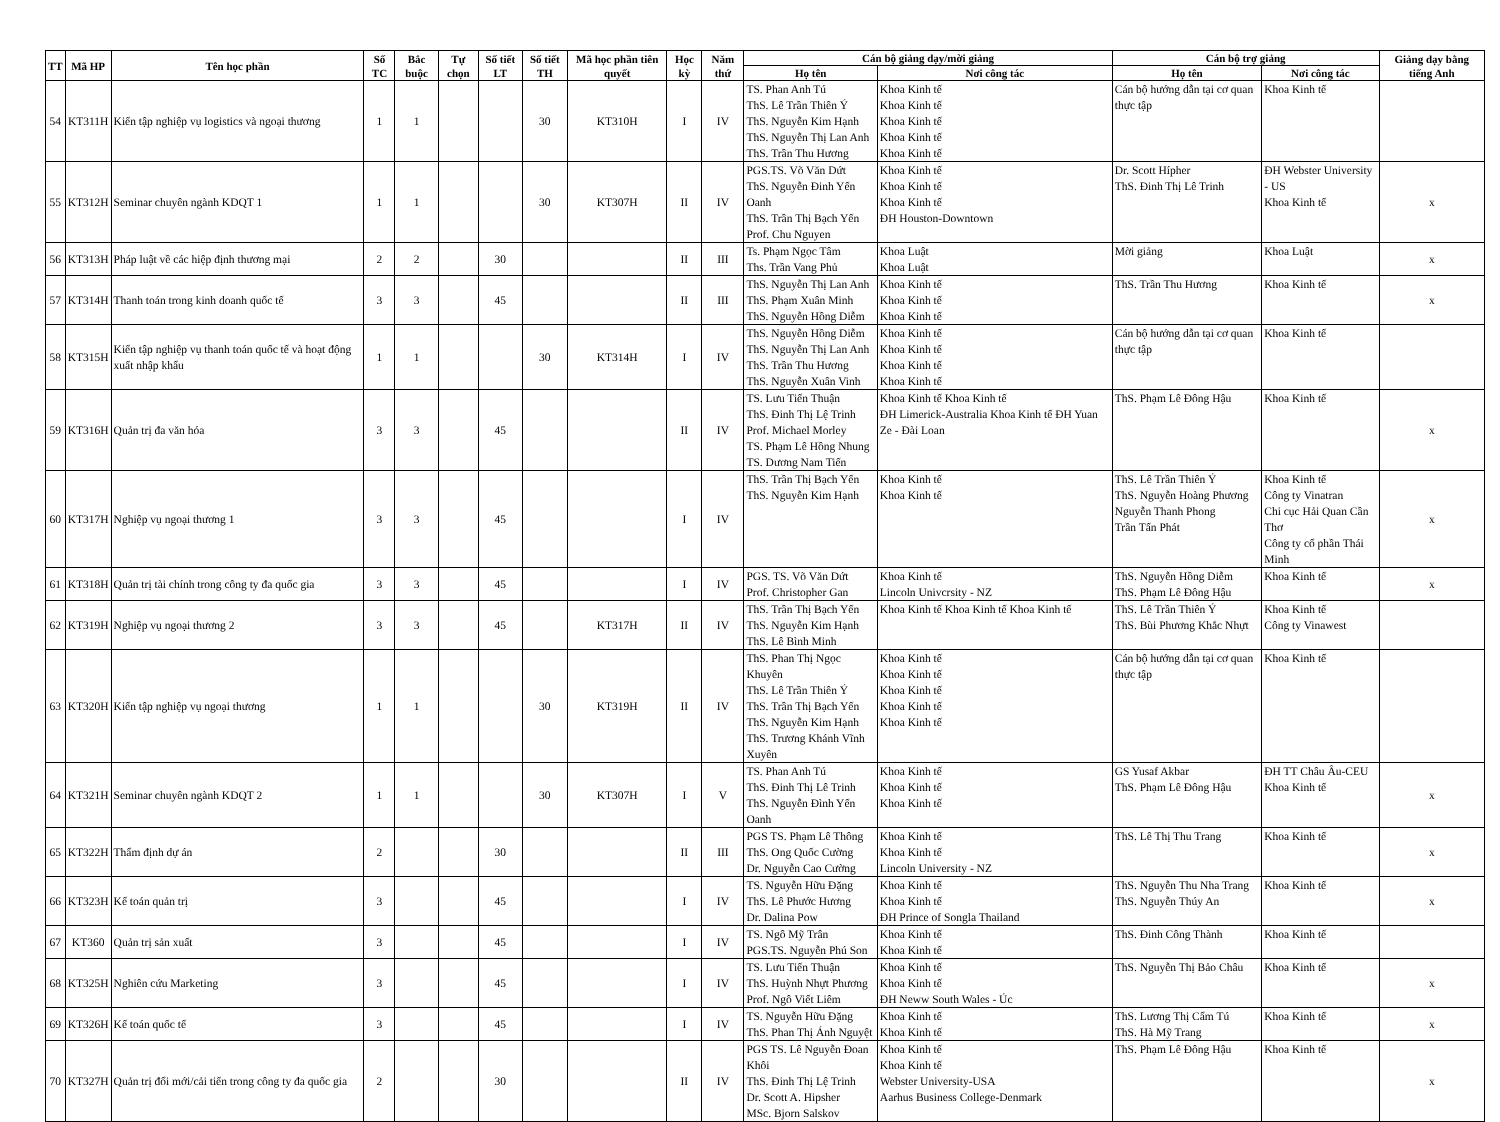| TT | Mã HP | Tên học phần | Số TC | Bắc buộc | Tự chọn | Số tiết LT | Số tiết TH | Mã học phần tiên quyết | Học kỳ | Năm thứ | Cán bộ giảng dạy/mời giảng | | Cán bộ trợ giảng | | Giảng dạy bằng tiếng Anh |
| --- | --- | --- | --- | --- | --- | --- | --- | --- | --- | --- | --- | --- | --- | --- | --- |
| | | | | | | | | | | | Họ tên | Nơi công tác | Họ tên | Nơi công tác | |
| 54 | KT311H | Kiến tập nghiệp vụ logistics và ngoại thương | 1 | 1 | | | 30 | KT310H | I | IV | TS. Phan Anh Tú ThS. Lê Trần Thiên Ý ThS. Nguyễn Kim Hạnh ThS. Nguyễn Thị Lan Anh ThS. Trần Thu Hương | Khoa Kinh tế Khoa Kinh tế Khoa Kinh tế Khoa Kinh tế Khoa Kinh tế | Cán bộ hướng dẫn tại cơ quan thực tập | Khoa Kinh tế | |
| 55 | KT312H | Seminar chuyên ngành KDQT 1 | 1 | 1 | | | 30 | KT307H | II | IV | PGS.TS. Võ Văn Dứt ThS. Nguyễn Đinh Yến Oanh ThS. Trần Thị Bạch Yến Prof. Chu Nguyen | Khoa Kinh tế Khoa Kinh tế Khoa Kinh tế ĐH Houston-Downtown | Dr. Scott Hípher ThS. Đinh Thị Lê Trinh | ĐH Webster University - US Khoa Kinh tế | x |
| 56 | KT313H | Pháp luật về các hiệp định thương mại | 2 | 2 | | 30 | | | II | III | Ts. Phạm Ngọc Tâm Ths. Trần Vang Phủ | Khoa Luật Khoa Luật | Mời giảng | Khoa Luật | x |
| 57 | KT314H | Thanh toán trong kinh doanh quốc tế | 3 | 3 | | 45 | | | II | III | ThS. Nguyễn Thị Lan Anh ThS. Phạm Xuân Minh ThS. Nguyễn Hồng Diễm | Khoa Kinh tế Khoa Kinh tế Khoa Kinh tế | ThS. Trần Thu Hương | Khoa Kinh tế | x |
| 58 | KT315H | Kiến tập nghiệp vụ thanh toán quốc tế và hoạt động xuất nhập khẩu | 1 | 1 | | | 30 | KT314H | I | IV | ThS. Nguyễn Hồng Diễm ThS. Nguyễn Thị Lan Anh ThS. Trần Thu Hương ThS. Nguyễn Xuân Vinh | Khoa Kinh tế Khoa Kinh tế Khoa Kinh tế Khoa Kinh tế | Cán bộ hướng dẫn tại cơ quan thực tập | Khoa Kinh tế | |
| 59 | KT316H | Quản trị đa văn hóa | 3 | 3 | | 45 | | | II | IV | TS. Lưu Tiến Thuận ThS. Đinh Thị Lệ Trinh Prof. Michael Morley TS. Phạm Lê Hồng Nhung TS. Dương Nam Tiến | Khoa Kinh tế Khoa Kinh tế ĐH Limerick-Australia Khoa Kinh tế ĐH Yuan Ze - Đài Loan | ThS. Phạm Lê Đông Hậu | Khoa Kinh tế | x |
| 60 | KT317H | Nghiệp vụ ngoại thương 1 | 3 | 3 | | 45 | | | I | IV | ThS. Trần Thị Bạch Yến ThS. Nguyễn Kim Hạnh | Khoa Kinh tế Khoa Kinh tế | ThS. Lê Trần Thiên Ý ThS. Nguyễn Hoàng Phương Nguyễn Thanh Phong Trần Tấn Phát | Khoa Kinh tế Công ty Vinatran Chi cục Hải Quan Cần Thơ Công ty cổ phần Thái Minh | x |
| 61 | KT318H | Quản trị tài chính trong công ty đa quốc gia | 3 | 3 | | 45 | | | I | IV | PGS. TS. Võ Văn Dứt Prof. Christopher Gan | Khoa Kinh tế Lincoln Univcrsity - NZ | ThS. Nguyễn Hồng Diễm ThS. Phạm Lê Đông Hậu | Khoa Kinh tế | x |
| 62 | KT319H | Nghiệp vụ ngoại thương 2 | 3 | 3 | | 45 | | KT317H | II | IV | ThS. Trần Thị Bạch Yến ThS. Nguyễn Kim Hạnh ThS. Lê Bình Minh | Khoa Kinh tế Khoa Kinh tế Khoa Kinh tế | ThS. Lê Trần Thiên Ý ThS. Bùi Phương Khắc Nhựt | Khoa Kinh tế Công ty Vinawest | |
| 63 | KT320H | Kiến tập nghiệp vụ ngoại thương | 1 | 1 | | | 30 | KT319H | II | IV | ThS. Phan Thị Ngọc Khuyên ThS. Lê Trần Thiên Ý ThS. Trần Thị Bạch Yến ThS. Nguyễn Kim Hạnh ThS. Trương Khánh Vĩnh Xuyên | Khoa Kinh tế Khoa Kinh tế Khoa Kinh tế Khoa Kinh tế Khoa Kinh tế | Cán bộ hướng dẫn tại cơ quan thực tập | Khoa Kinh tế | |
| 64 | KT321H | Seminar chuyên ngành KDQT 2 | 1 | 1 | | | 30 | KT307H | I | V | TS. Phan Anh Tú ThS. Đinh Thị Lê Trinh ThS. Nguyễn Đình Yến Oanh | Khoa Kinh tế Khoa Kinh tế Khoa Kinh tế | GS Yusaf Akbar ThS. Phạm Lê Đông Hậu | ĐH TT Châu Âu-CEU Khoa Kinh tế | x |
| 65 | KT322H | Thẩm định dự án | 2 | | | 30 | | | II | III | PGS TS. Phạm Lê Thông ThS. Ong Quốc Cường Dr. Nguyễn Cao Cường | Khoa Kinh tế Khoa Kinh tế Lincoln University - NZ | ThS. Lê Thị Thu Trang | Khoa Kinh tế | x |
| 66 | KT323H | Kế toán quản trị | 3 | | | 45 | | | I | IV | TS. Nguyễn Hữu Đặng ThS. Lê Phước Hương Dr. Dalina Pow | Khoa Kinh tế Khoa Kinh tế ĐH Prince of Songla Thailand | ThS. Nguyễn Thu Nha Trang ThS. Nguyễn Thúy An | Khoa Kinh tế | x |
| 67 | KT360 | Quản trị sản xuất | 3 | | | 45 | | | I | IV | TS. Ngô Mỹ Trân PGS.TS. Nguyễn Phú Son | Khoa Kinh tế Khoa Kinh tế | ThS. Đinh Công Thành | Khoa Kinh tế | |
| 68 | KT325H | Nghiên cứu Marketing | 3 | | | 45 | | | I | IV | TS. Lưu Tiến Thuận ThS. Huỳnh Nhựt Phương Prof. Ngô Viết Liêm | Khoa Kinh tế Khoa Kinh tế ĐH Neww South Wales - Úc | ThS. Nguyễn Thị Bảo Châu | Khoa Kinh tế | x |
| 69 | KT326H | Kế toán quốc tế | 3 | | | 45 | | | I | IV | TS. Nguyễn Hữu Đặng ThS. Phan Thị Ánh Nguyệt | Khoa Kinh tế Khoa Kinh tế | ThS. Lương Thị Cẩm Tú ThS. Hà Mỹ Trang | Khoa Kinh tế | x |
| 70 | KT327H | Quản trị đổi mới/cải tiến trong công ty đa quốc gia | 2 | | | 30 | | | II | IV | PGS TS. Lê Nguyễn Đoan Khôi ThS. Đinh Thị Lệ Trinh Dr. Scott A. Hipsher MSc. Bjorn Salskov | Khoa Kinh tế Khoa Kinh tế Webster University-USA Aarhus Business College-Denmark | ThS. Phạm Lê Đông Hậu | Khoa Kinh tế | x |